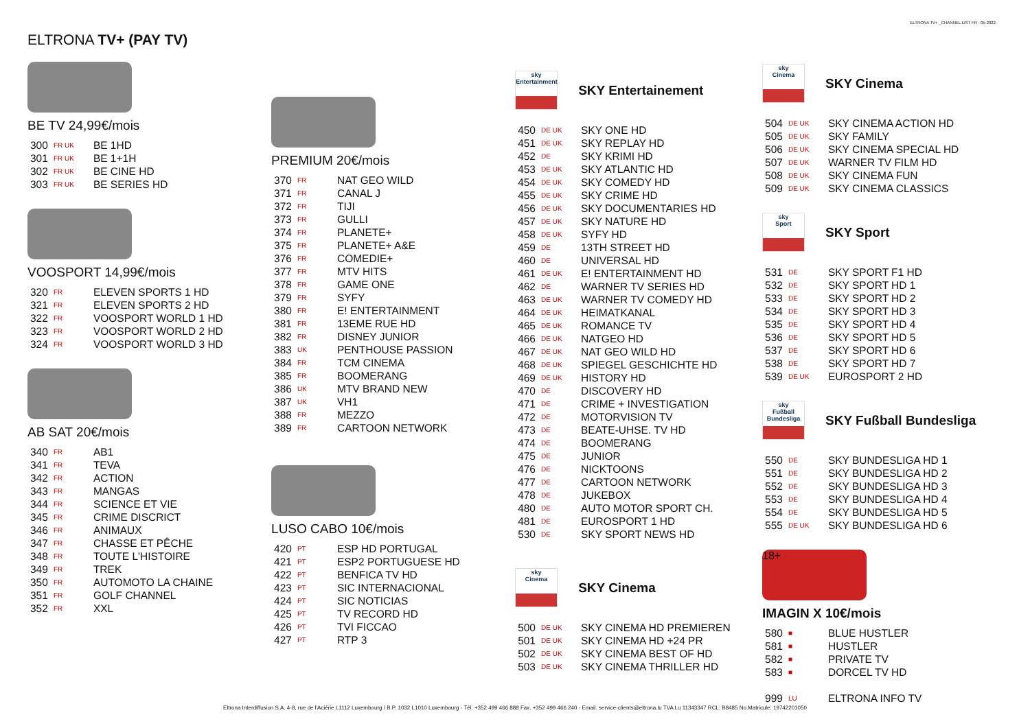ELTRONA TV+ _CHANNEL LIST FR : 05-2022
ELTRONA TV+ (PAY TV)
BE TV 24,99€/mois
| 300 | FR UK | BE 1HD |
| 301 | FR UK | BE 1+1H |
| 302 | FR UK | BE CINE HD |
| 303 | FR UK | BE SERIES HD |
VOOSPORT 14,99€/mois
| 320 | FR | ELEVEN SPORTS 1 HD |
| 321 | FR | ELEVEN SPORTS 2 HD |
| 322 | FR | VOOSPORT WORLD 1 HD |
| 323 | FR | VOOSPORT WORLD 2 HD |
| 324 | FR | VOOSPORT WORLD 3 HD |
AB SAT 20€/mois
| 340 | FR | AB1 |
| 341 | FR | TEVA |
| 342 | FR | ACTION |
| 343 | FR | MANGAS |
| 344 | FR | SCIENCE ET VIE |
| 345 | FR | CRIME DISCRICT |
| 346 | FR | ANIMAUX |
| 347 | FR | CHASSE ET PÊCHE |
| 348 | FR | TOUTE L'HISTOIRE |
| 349 | FR | TREK |
| 350 | FR | AUTOMOTO LA CHAINE |
| 351 | FR | GOLF CHANNEL |
| 352 | FR | XXL |
PREMIUM 20€/mois
| 370 | FR | NAT GEO WILD |
| 371 | FR | CANAL J |
| 372 | FR | TIJI |
| 373 | FR | GULLI |
| 374 | FR | PLANETE+ |
| 375 | FR | PLANETE+ A&E |
| 376 | FR | COMEDIE+ |
| 377 | FR | MTV HITS |
| 378 | FR | GAME ONE |
| 379 | FR | SYFY |
| 380 | FR | E! ENTERTAINMENT |
| 381 | FR | 13EME RUE HD |
| 382 | FR | DISNEY JUNIOR |
| 383 | UK | PENTHOUSE PASSION |
| 384 | FR | TCM CINEMA |
| 385 | FR | BOOMERANG |
| 386 | UK | MTV BRAND NEW |
| 387 | UK | VH1 |
| 388 | FR | MEZZO |
| 389 | FR | CARTOON NETWORK |
LUSO CABO 10€/mois
| 420 | PT | ESP HD PORTUGAL |
| 421 | PT | ESP2 PORTUGUESE HD |
| 422 | PT | BENFICA TV HD |
| 423 | PT | SIC INTERNACIONAL |
| 424 | PT | SIC NOTICIAS |
| 425 | PT | TV RECORD HD |
| 426 | PT | TVI FICCAO |
| 427 | PT | RTP 3 |
sky
Entertainment
SKY Entertainement
| 450 | DE UK | SKY ONE HD |
| 451 | DE UK | SKY REPLAY HD |
| 452 | DE | SKY KRIMI HD |
| 453 | DE UK | SKY ATLANTIC HD |
| 454 | DE UK | SKY COMEDY HD |
| 455 | DE UK | SKY CRIME HD |
| 456 | DE UK | SKY DOCUMENTARIES HD |
| 457 | DE UK | SKY NATURE HD |
| 458 | DE UK | SYFY HD |
| 459 | DE | 13TH STREET HD |
| 460 | DE | UNIVERSAL HD |
| 461 | DE UK | E! ENTERTAINMENT HD |
| 462 | DE | WARNER TV SERIES HD |
| 463 | DE UK | WARNER TV COMEDY HD |
| 464 | DE UK | HEIMATKANAL |
| 465 | DE UK | ROMANCE TV |
| 466 | DE UK | NATGEO HD |
| 467 | DE UK | NAT GEO WILD HD |
| 468 | DE UK | SPIEGEL GESCHICHTE HD |
| 469 | DE UK | HISTORY HD |
| 470 | DE | DISCOVERY HD |
| 471 | DE | CRIME + INVESTIGATION |
| 472 | DE | MOTORVISION TV |
| 473 | DE | BEATE-UHSE. TV HD |
| 474 | DE | BOOMERANG |
| 475 | DE | JUNIOR |
| 476 | DE | NICKTOONS |
| 477 | DE | CARTOON NETWORK |
| 478 | DE | JUKEBOX |
| 480 | DE | AUTO MOTOR SPORT CH. |
| 481 | DE | EUROSPORT 1 HD |
| 530 | DE | SKY SPORT NEWS HD |
sky
Cinema
SKY Cinema
| 500 | DE UK | SKY CINEMA HD PREMIEREN |
| 501 | DE UK | SKY CINEMA HD +24 PR |
| 502 | DE UK | SKY CINEMA BEST OF HD |
| 503 | DE UK | SKY CINEMA THRILLER HD |
sky
Cinema
SKY Cinema
| 504 | DE UK | SKY CINEMA ACTION HD |
| 505 | DE UK | SKY FAMILY |
| 506 | DE UK | SKY CINEMA SPECIAL HD |
| 507 | DE UK | WARNER TV FILM HD |
| 508 | DE UK | SKY CINEMA FUN |
| 509 | DE UK | SKY CINEMA CLASSICS |
sky
Sport
SKY Sport
| 531 | DE | SKY SPORT F1 HD |
| 532 | DE | SKY SPORT HD 1 |
| 533 | DE | SKY SPORT HD 2 |
| 534 | DE | SKY SPORT HD 3 |
| 535 | DE | SKY SPORT HD 4 |
| 536 | DE | SKY SPORT HD 5 |
| 537 | DE | SKY SPORT HD 6 |
| 538 | DE | SKY SPORT HD 7 |
| 539 | DE UK | EUROSPORT 2 HD |
sky
Fußball Bundesliga
SKY Fußball Bundesliga
| 550 | DE | SKY BUNDESLIGA HD 1 |
| 551 | DE | SKY BUNDESLIGA HD 2 |
| 552 | DE | SKY BUNDESLIGA HD 3 |
| 553 | DE | SKY BUNDESLIGA HD 4 |
| 554 | DE | SKY BUNDESLIGA HD 5 |
| 555 | DE UK | SKY BUNDESLIGA HD 6 |
18+
IMAGIN X 10€/mois
| 580 | ■ | BLUE HUSTLER |
| 581 | ■ | HUSTLER |
| 582 | ■ | PRIVATE TV |
| 583 | ■ | DORCEL TV HD |
| 999 | LU | ELTRONA INFO TV |
Eltrona Interdiffusion S.A. 4-8, rue de l'Aciérie L1112 Luxembourg / B.P. 1032 L1010 Luxembourg - Tél. +352 499 466 888 Fax. +352 499 466 240 - Email. service-clients@eltrona.lu TVA Lu 11343347 RCL: B8485 No.Matricule: 19742201050